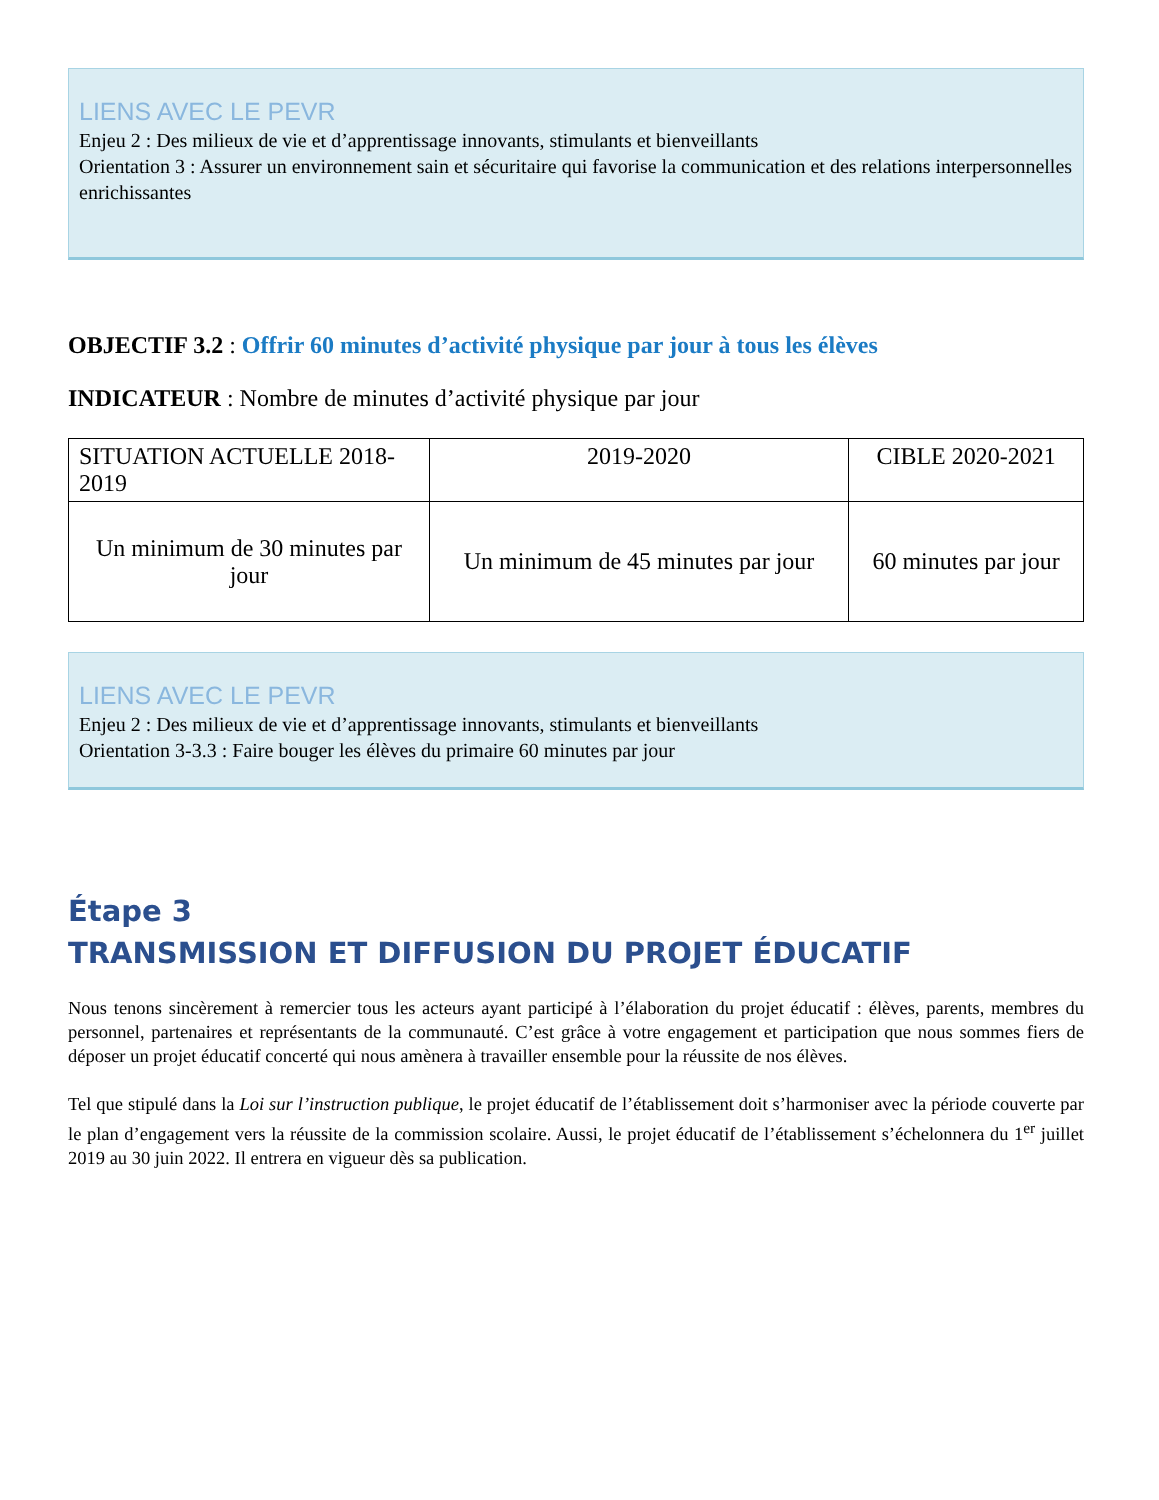LIENS AVEC LE PEVR
Enjeu 2 : Des milieux de vie et d’apprentissage innovants, stimulants et bienveillants
Orientation 3 : Assurer un environnement sain et sécuritaire qui favorise la communication et des relations interpersonnelles enrichissantes
OBJECTIF 3.2 : Offrir 60 minutes d’activité physique par jour à tous les élèves
INDICATEUR : Nombre de minutes d’activité physique par jour
| SITUATION ACTUELLE 2018-2019 | 2019-2020 | CIBLE 2020-2021 |
| Un minimum de 30 minutes par jour | Un minimum de 45 minutes par jour | 60 minutes par jour |
LIENS AVEC LE PEVR
Enjeu 2 : Des milieux de vie et d’apprentissage innovants, stimulants et bienveillants
Orientation 3-3.3 : Faire bouger les élèves du primaire 60 minutes par jour
Étape 3
TRANSMISSION ET DIFFUSION DU PROJET ÉDUCATIF
Nous tenons sincèrement à remercier tous les acteurs ayant participé à l’élaboration du projet éducatif : élèves, parents, membres du personnel, partenaires et représentants de la communauté. C’est grâce à votre engagement et participation que nous sommes fiers de déposer un projet éducatif concerté qui nous amènera à travailler ensemble pour la réussite de nos élèves.
Tel que stipulé dans la Loi sur l’instruction publique, le projet éducatif de l’établissement doit s’harmoniser avec la période couverte par le plan d’engagement vers la réussite de la commission scolaire. Aussi, le projet éducatif de l’établissement s’échelonnera du 1<sup>er</sup> juillet 2019 au 30 juin 2022. Il entrera en vigueur dès sa publication.